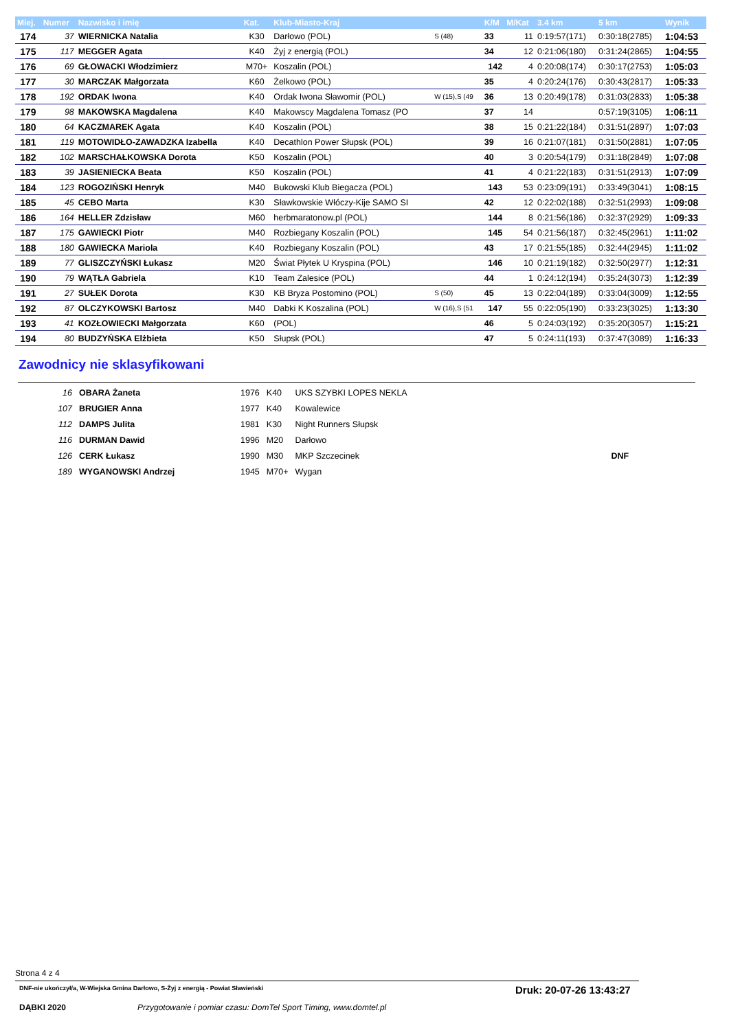| Miej. | Numer | Nazwisko i imię | Kat. | Klub-Miasto-Kraj | | K/M | M/Kat | 3.4 km | 5 km | Wynik |
| --- | --- | --- | --- | --- | --- | --- | --- | --- | --- | --- |
| 174 | 37 | WIERNICKA Natalia | K30 | Darłowo (POL) | S (48) | 33 | 11 | 0:19:57(171) | 0:30:18(2785) | 1:04:53 |
| 175 | 117 | MEGGER Agata | K40 | Żyj z energią (POL) | | 34 | 12 | 0:21:06(180) | 0:31:24(2865) | 1:04:55 |
| 176 | 69 | GŁOWACKI Włodzimierz | M70+ | Koszalin (POL) | | 142 | 4 | 0:20:08(174) | 0:30:17(2753) | 1:05:03 |
| 177 | 30 | MARCZAK Małgorzata | K60 | Żelkowo (POL) | | 35 | 4 | 0:20:24(176) | 0:30:43(2817) | 1:05:33 |
| 178 | 192 | ORDAK Iwona | K40 | Ordak Iwona Sławomir (POL) | W (15),S (49 | 36 | 13 | 0:20:49(178) | 0:31:03(2833) | 1:05:38 |
| 179 | 98 | MAKOWSKA Magdalena | K40 | Makowscy Magdalena Tomasz (PO | | 37 | 14 | | 0:57:19(3105) | 1:06:11 |
| 180 | 64 | KACZMAREK Agata | K40 | Koszalin (POL) | | 38 | 15 | 0:21:22(184) | 0:31:51(2897) | 1:07:03 |
| 181 | 119 | MOTOWIDŁO-ZAWADZKA Izabella | K40 | Decathlon Power Słupsk (POL) | | 39 | 16 | 0:21:07(181) | 0:31:50(2881) | 1:07:05 |
| 182 | 102 | MARSCHAŁKOWSKA Dorota | K50 | Koszalin (POL) | | 40 | 3 | 0:20:54(179) | 0:31:18(2849) | 1:07:08 |
| 183 | 39 | JASIENIECKA Beata | K50 | Koszalin (POL) | | 41 | 4 | 0:21:22(183) | 0:31:51(2913) | 1:07:09 |
| 184 | 123 | ROGOZIŃSKI Henryk | M40 | Bukowski Klub Biegacza (POL) | | 143 | 53 | 0:23:09(191) | 0:33:49(3041) | 1:08:15 |
| 185 | 45 | CEBO Marta | K30 | Sławkowskie Włóczy-Kije SAMO SI | | 42 | 12 | 0:22:02(188) | 0:32:51(2993) | 1:09:08 |
| 186 | 164 | HELLER Zdzisław | M60 | herbmaratonow.pl (POL) | | 144 | 8 | 0:21:56(186) | 0:32:37(2929) | 1:09:33 |
| 187 | 175 | GAWIECKI Piotr | M40 | Rozbiegany Koszalin (POL) | | 145 | 54 | 0:21:56(187) | 0:32:45(2961) | 1:11:02 |
| 188 | 180 | GAWIECKA Mariola | K40 | Rozbiegany Koszalin (POL) | | 43 | 17 | 0:21:55(185) | 0:32:44(2945) | 1:11:02 |
| 189 | 77 | GLISZCZYŃSKI Łukasz | M20 | Świat Płytek U Kryspina (POL) | | 146 | 10 | 0:21:19(182) | 0:32:50(2977) | 1:12:31 |
| 190 | 79 | WĄTŁA Gabriela | K10 | Team Zalesice (POL) | | 44 | 1 | 0:24:12(194) | 0:35:24(3073) | 1:12:39 |
| 191 | 27 | SUŁEK Dorota | K30 | KB Bryza Postomino (POL) | S (50) | 45 | 13 | 0:22:04(189) | 0:33:04(3009) | 1:12:55 |
| 192 | 87 | OLCZYKOWSKI Bartosz | M40 | Dabki K Koszalina (POL) | W (16),S (51 | 147 | 55 | 0:22:05(190) | 0:33:23(3025) | 1:13:30 |
| 193 | 41 | KOZŁOWIECKI Małgorzata | K60 | (POL) | | 46 | 5 | 0:24:03(192) | 0:35:20(3057) | 1:15:21 |
| 194 | 80 | BUDZYŃSKA Elżbieta | K50 | Słupsk (POL) | | 47 | 5 | 0:24:11(193) | 0:37:47(3089) | 1:16:33 |
Zawodnicy nie sklasyfikowani
| 16 | OBARA Żaneta | 1976 | K40 | UKS SZYBKI LOPES NEKLA | |
| 107 | BRUGIER Anna | 1977 | K40 | Kowalewice | |
| 112 | DAMPS Julita | 1981 | K30 | Night Runners Słupsk | |
| 116 | DURMAN Dawid | 1996 | M20 | Darłowo | |
| 126 | CERK Łukasz | 1990 | M30 | MKP Szczecinek | DNF |
| 189 | WYGANOWSKI Andrzej | 1945 | M70+ | Wygan | |
Strona 4 z 4
DNF-nie ukończył/a, W-Wiejska Gmina Darłowo, S-Żyj z energią - Powiat Sławieński
Druk: 20-07-26 13:43:27
DĄBKI 2020
Przygotowanie i pomiar czasu: DomTel Sport Timing, www.domtel.pl